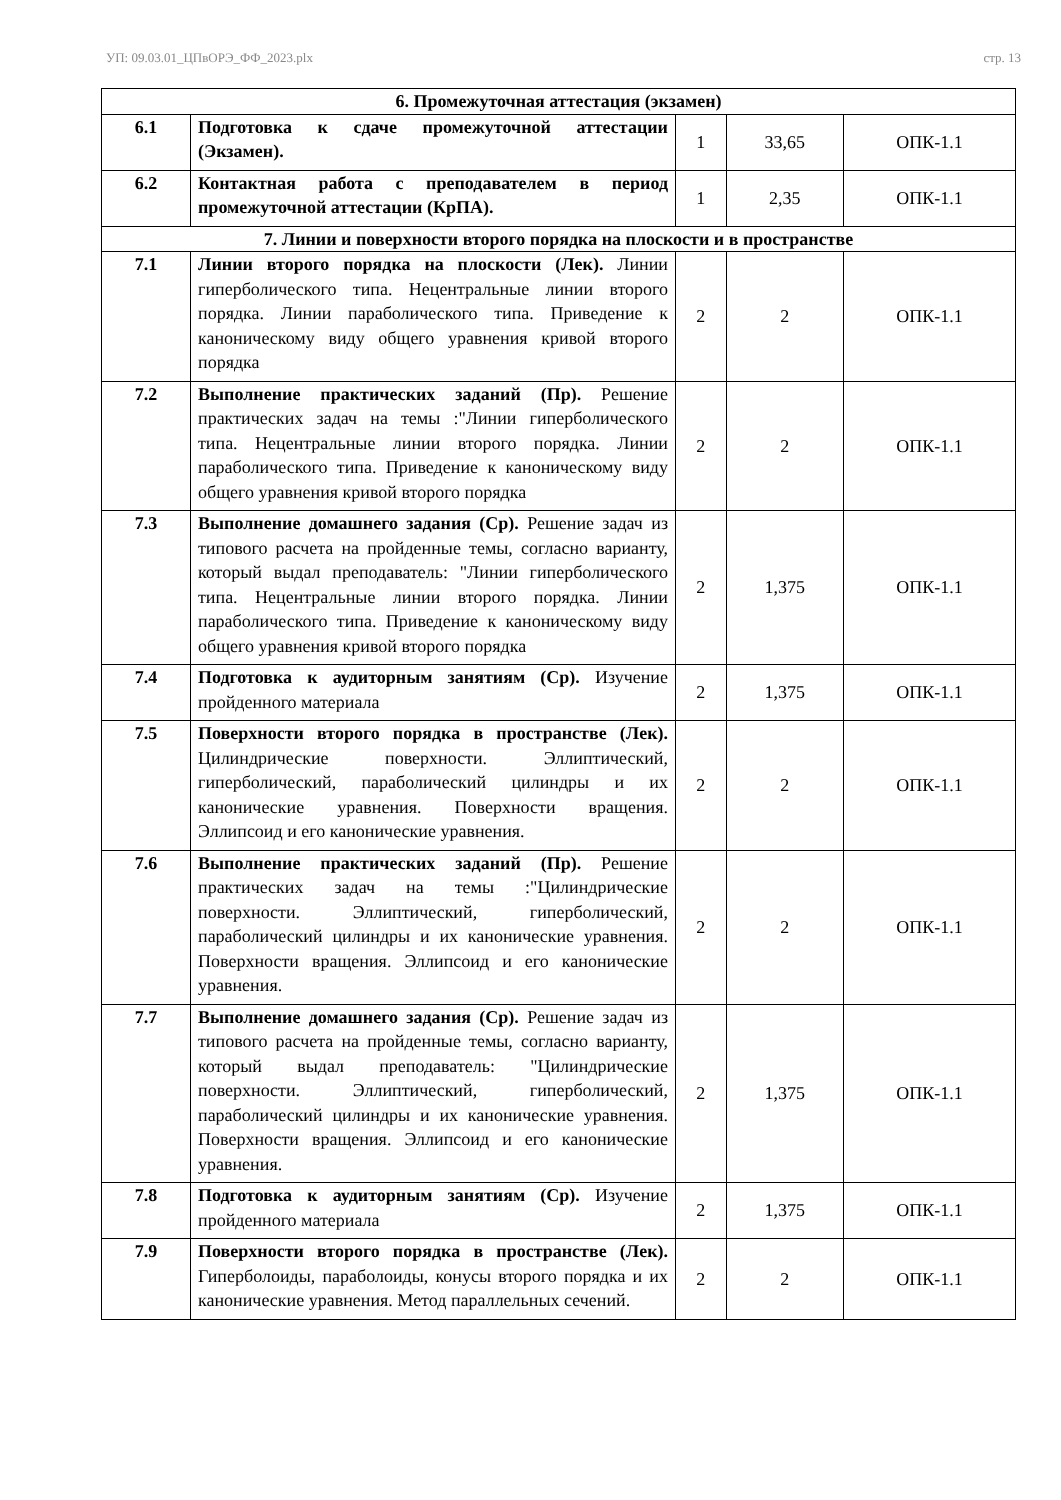УП: 09.03.01_ЦПвОРЭ_ФФ_2023.plx стр. 13
| 6. Промежуточная аттестация (экзамен) | | | | |
| 6.1 | Подготовка к сдаче промежуточной аттестации (Экзамен). | 1 | 33,65 | ОПК-1.1 |
| 6.2 | Контактная работа с преподавателем в период промежуточной аттестации (КрПА). | 1 | 2,35 | ОПК-1.1 |
| 7. Линии и поверхности второго порядка на плоскости и в пространстве | | | | |
| 7.1 | Линии второго порядка на плоскости (Лек). Линии гиперболического типа. Нецентральные линии второго порядка. Линии параболического типа. Приведение к каноническому виду общего уравнения кривой второго порядка | 2 | 2 | ОПК-1.1 |
| 7.2 | Выполнение практических заданий (Пр). Решение практических задач на темы :"Линии гиперболического типа. Нецентральные линии второго порядка. Линии параболического типа. Приведение к каноническому виду общего уравнения кривой второго порядка | 2 | 2 | ОПК-1.1 |
| 7.3 | Выполнение домашнего задания (Ср). Решение задач из типового расчета на пройденные темы, согласно варианту, который выдал преподаватель: "Линии гиперболического типа. Нецентральные линии второго порядка. Линии параболического типа. Приведение к каноническому виду общего уравнения кривой второго порядка | 2 | 1,375 | ОПК-1.1 |
| 7.4 | Подготовка к аудиторным занятиям (Ср). Изучение пройденного материала | 2 | 1,375 | ОПК-1.1 |
| 7.5 | Поверхности второго порядка в пространстве (Лек). Цилиндрические поверхности. Эллиптический, гиперболический, параболический цилиндры и их канонические уравнения. Поверхности вращения. Эллипсоид и его канонические уравнения. | 2 | 2 | ОПК-1.1 |
| 7.6 | Выполнение практических заданий (Пр). Решение практических задач на темы :"Цилиндрические поверхности. Эллиптический, гиперболический, параболический цилиндры и их канонические уравнения. Поверхности вращения. Эллипсоид и его канонические уравнения. | 2 | 2 | ОПК-1.1 |
| 7.7 | Выполнение домашнего задания (Ср). Решение задач из типового расчета на пройденные темы, согласно варианту, который выдал преподаватель: "Цилиндрические поверхности. Эллиптический, гиперболический, параболический цилиндры и их канонические уравнения. Поверхности вращения. Эллипсоид и его канонические уравнения. | 2 | 1,375 | ОПК-1.1 |
| 7.8 | Подготовка к аудиторным занятиям (Ср). Изучение пройденного материала | 2 | 1,375 | ОПК-1.1 |
| 7.9 | Поверхности второго порядка в пространстве (Лек). Гиперболоиды, параболоиды, конусы второго порядка и их канонические уравнения. Метод параллельных сечений. | 2 | 2 | ОПК-1.1 |